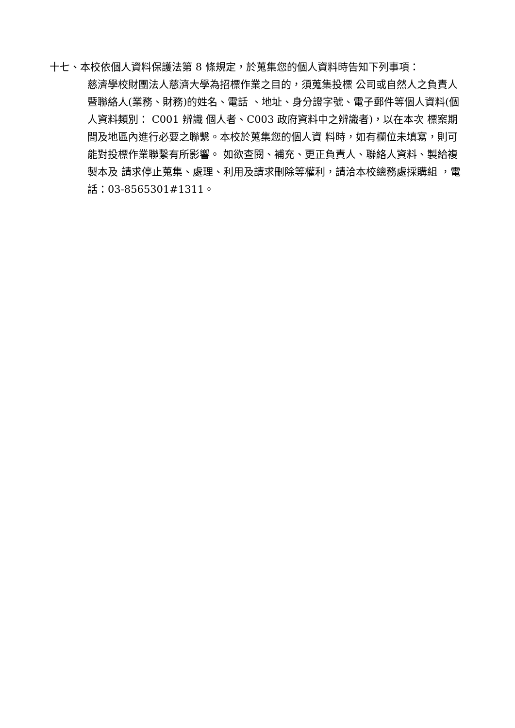十七、本校依個人資料保護法第 8 條規定，於蒐集您的個人資料時告知下列事項：
慈濟學校財團法人慈濟大學為招標作業之目的，須蒐集投標 公司或自然人之負責人暨聯絡人(業務、財務)的姓名、電話 、地址、身分證字號、電子郵件等個人資料(個人資料類別： C001 辨識 個人者、C003 政府資料中之辨識者)，以在本次 標案期間及地區內進行必要之聯繫。本校於蒐集您的個人資 料時，如有欄位未填寫，則可能對投標作業聯繫有所影響。 如欲查閱、補充、更正負責人、聯絡人資料、製給複製本及 請求停止蒐集、處理、利用及請求刪除等權利，請洽本校總務處採購組 ，電話：03-8565301#1311。